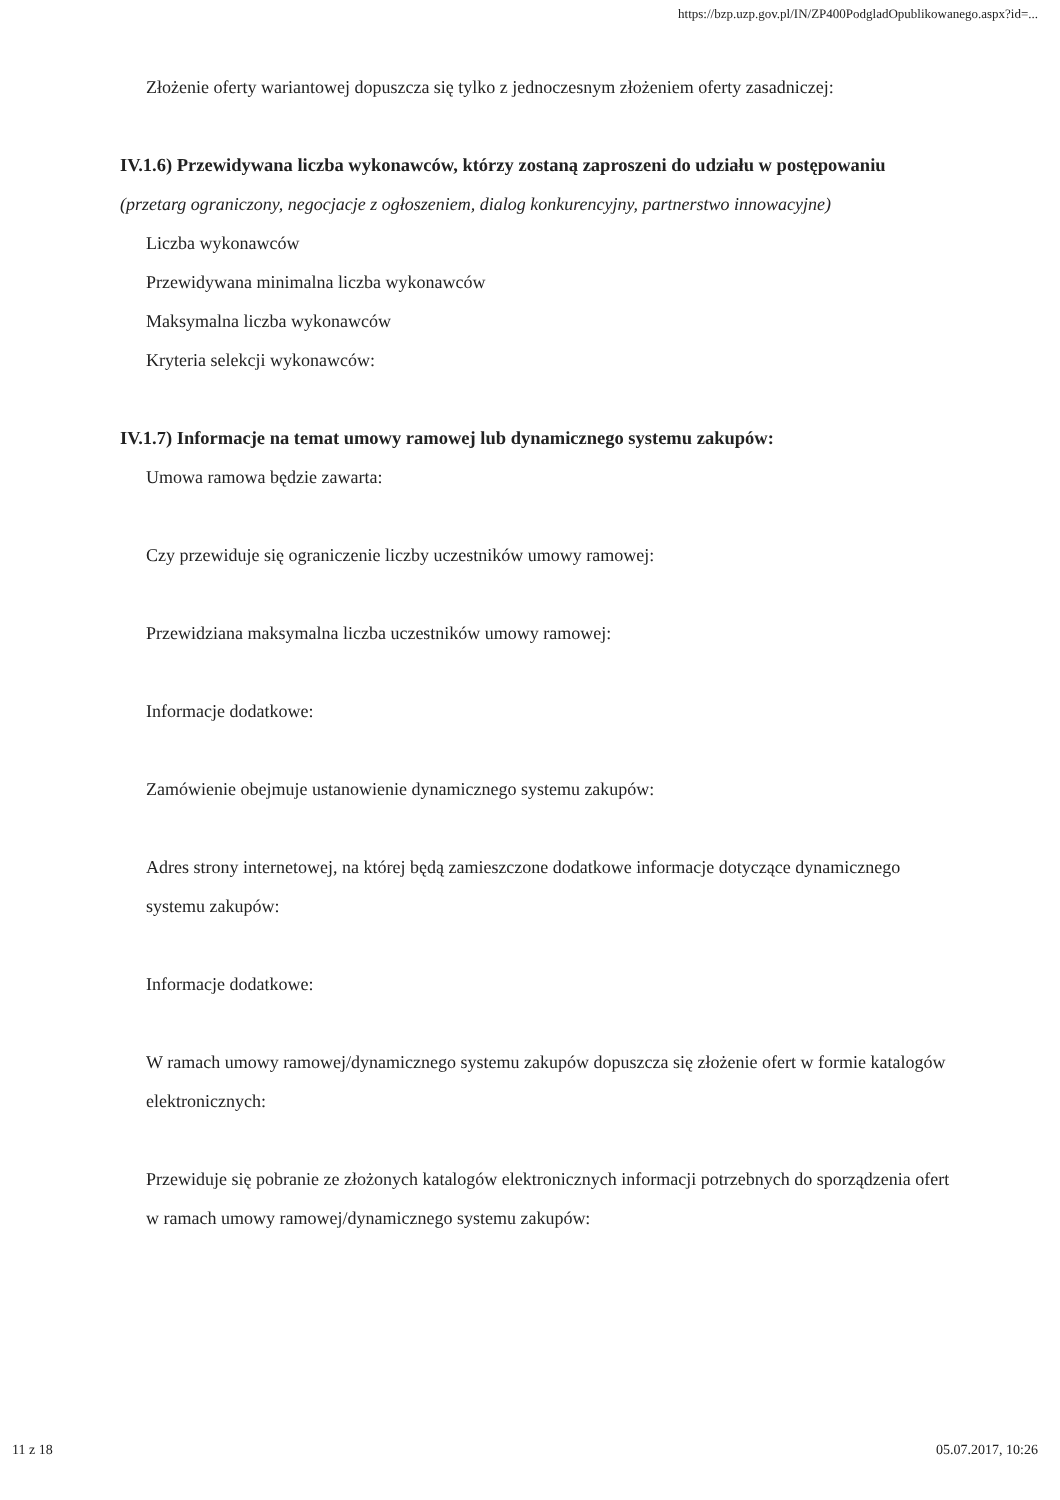https://bzp.uzp.gov.pl/IN/ZP400PodgladOpublikowanego.aspx?id=...
Złożenie oferty wariantowej dopuszcza się tylko z jednoczesnym złożeniem oferty zasadniczej:
IV.1.6) Przewidywana liczba wykonawców, którzy zostaną zaproszeni do udziału w postępowaniu
(przetarg ograniczony, negocjacje z ogłoszeniem, dialog konkurencyjny, partnerstwo innowacyjne)
Liczba wykonawców
Przewidywana minimalna liczba wykonawców
Maksymalna liczba wykonawców
Kryteria selekcji wykonawców:
IV.1.7) Informacje na temat umowy ramowej lub dynamicznego systemu zakupów:
Umowa ramowa będzie zawarta:
Czy przewiduje się ograniczenie liczby uczestników umowy ramowej:
Przewidziana maksymalna liczba uczestników umowy ramowej:
Informacje dodatkowe:
Zamówienie obejmuje ustanowienie dynamicznego systemu zakupów:
Adres strony internetowej, na której będą zamieszczone dodatkowe informacje dotyczące dynamicznego systemu zakupów:
Informacje dodatkowe:
W ramach umowy ramowej/dynamicznego systemu zakupów dopuszcza się złożenie ofert w formie katalogów elektronicznych:
Przewiduje się pobranie ze złożonych katalogów elektronicznych informacji potrzebnych do sporządzenia ofert w ramach umowy ramowej/dynamicznego systemu zakupów:
11 z 18 05.07.2017, 10:26